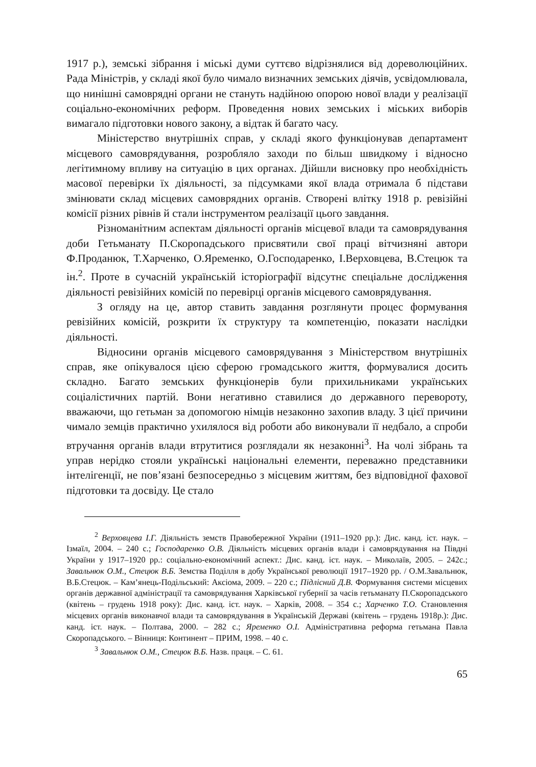1917 р.), земські зібрання і міські думи суттєво відрізнялися від дореволюційних. Рада Міністрів, у складі якої було чимало визначних земських діячів, усвідомлювала, що нинішні самоврядні органи не стануть надійною опорою нової влади у реалізації соціально-економічних реформ. Проведення нових земських і міських виборів вимагало підготовки нового закону, а відтак й багато часу.
Міністерство внутрішніх справ, у складі якого функціонував департамент місцевого самоврядування, розробляло заходи по більш швидкому і відносно легітимному впливу на ситуацію в цих органах. Дійшли висновку про необхідність масової перевірки їх діяльності, за підсумками якої влада отримала б підстави змінювати склад місцевих самоврядних органів. Створені влітку 1918 р. ревізійні комісії різних рівнів й стали інструментом реалізації цього завдання.
Різноманітним аспектам діяльності органів місцевої влади та самоврядування доби Гетьманату П.Скоропадського присвятили свої праці вітчизняні автори Ф.Проданюк, Т.Харченко, О.Яременко, О.Господаренко, І.Верховцева, В.Стецюк та ін.<sup>2</sup>. Проте в сучасній українській історіографії відсутнє спеціальне дослідження діяльності ревізійних комісій по перевірці органів місцевого самоврядування.
З огляду на це, автор ставить завдання розглянути процес формування ревізійних комісій, розкрити їх структуру та компетенцію, показати наслідки діяльності.
Відносини органів місцевого самоврядування з Міністерством внутрішніх справ, яке опікувалося цією сферою громадського життя, формувалися досить складно. Багато земських функціонерів були прихильниками українських соціалістичних партій. Вони негативно ставилися до державного перевороту, вважаючи, що гетьман за допомогою німців незаконно захопив владу. З цієї причини чимало земців практично ухилялося від роботи або виконували її недбало, а спроби втручання органів влади втрутитися розглядали як незаконні<sup>3</sup>. На чолі зібрань та управ нерідко стояли українські національні елементи, переважно представники інтелігенції, не пов’язані безпосередньо з місцевим життям, без відповідної фахової підготовки та досвіду. Це стало
<sup>2</sup> Верховцева І.Г. Діяльність земств Правобережної України (1911–1920 рр.): Дис. канд. іст. наук. – Ізмаїл, 2004. – 240 с.; Господаренко О.В. Діяльність місцевих органів влади і самоврядування на Півдні України у 1917–1920 рр.: соціально-економічний аспект.: Дис. канд. іст. наук. – Миколаїв, 2005. – 242с.; Завальнюк О.М., Стецюк В.Б. Земства Поділля в добу Української революції 1917–1920 рр. / О.М.Завальнюк, В.Б.Стецюк. – Кам’янець-Подільський: Аксіома, 2009. – 220 с.; Підлісний Д.В. Формування системи місцевих органів державної адміністрації та самоврядування Харківської губернії за часів гетьманату П.Скоропадського (квітень – грудень 1918 року): Дис. канд. іст. наук. – Харків, 2008. – 354 с.; Харченко Т.О. Становлення місцевих органів виконавчої влади та самоврядування в Українській Державі (квітень – грудень 1918р.): Дис. канд. іст. наук. – Полтава, 2000. – 282 с.; Яременко О.І. Адміністративна реформа гетьмана Павла Скоропадського. – Вінниця: Континент – ПРИМ, 1998. – 40 с.
<sup>3</sup> Завальнюк О.М., Стецюк В.Б. Назв. праця. – С. 61.
65